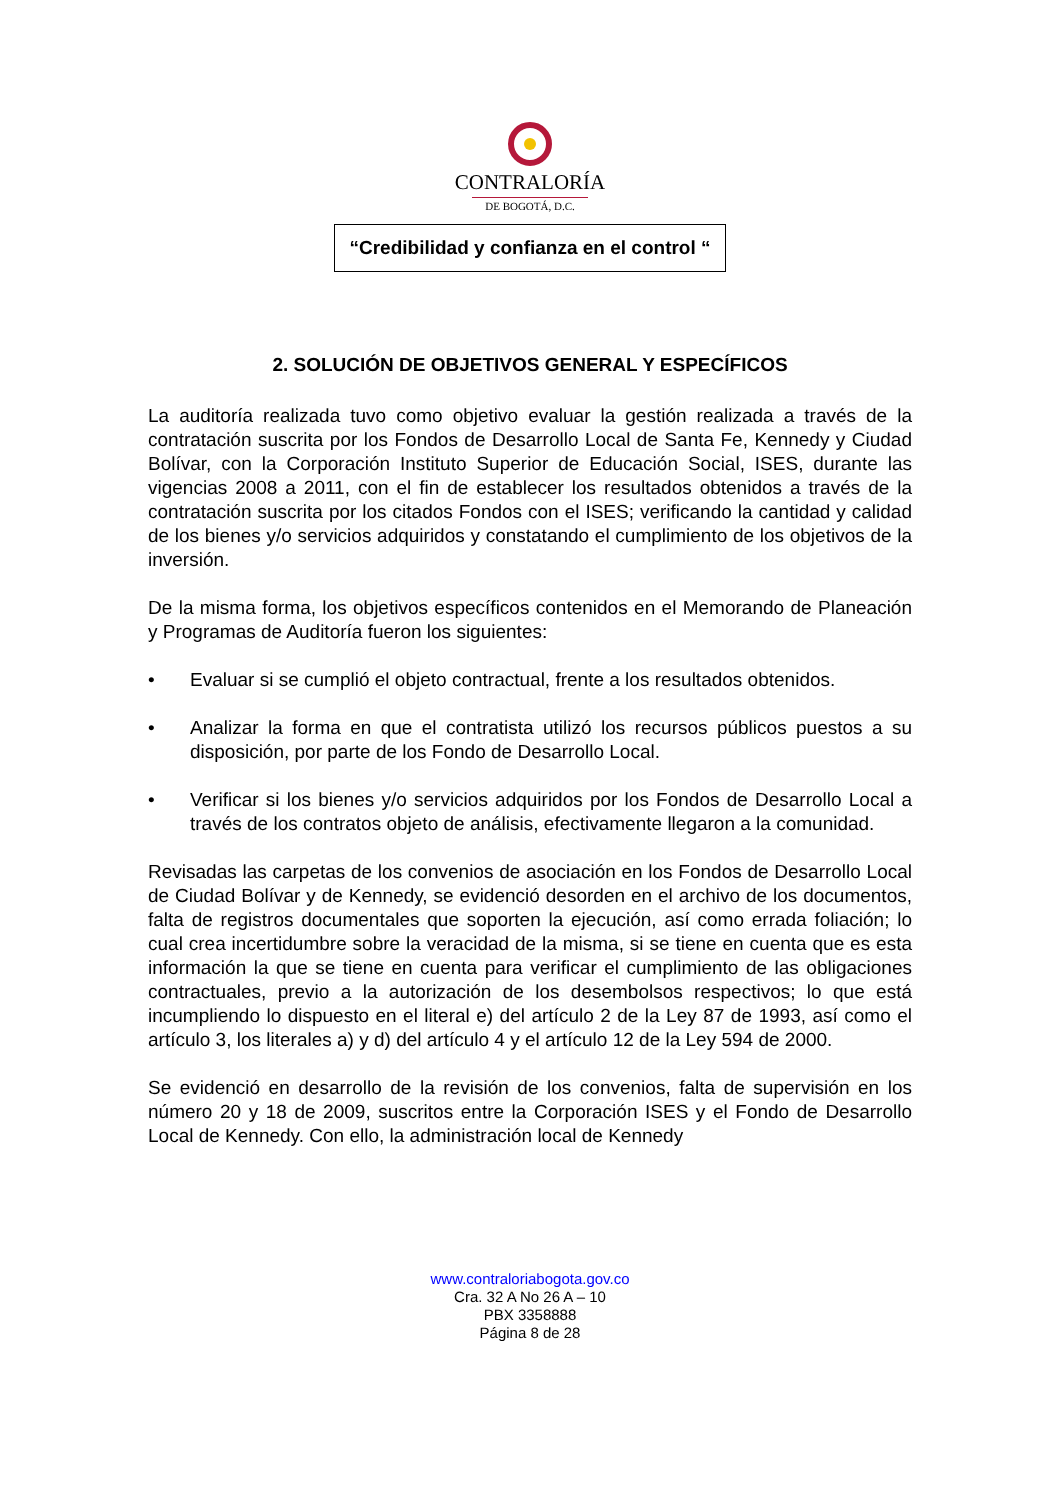CONTRALORÍA
DE BOGOTÁ, D.C.
“Credibilidad y confianza en el control “
2. SOLUCIÓN DE OBJETIVOS GENERAL Y ESPECÍFICOS
La auditoría realizada tuvo como objetivo evaluar la gestión realizada a través de la contratación suscrita por los Fondos de Desarrollo Local de Santa Fe, Kennedy y Ciudad Bolívar, con la Corporación Instituto Superior de Educación Social, ISES, durante las vigencias 2008 a 2011, con el fin de establecer los resultados obtenidos a través de la contratación suscrita por los citados Fondos con el ISES; verificando la cantidad y calidad de los bienes y/o servicios adquiridos y constatando el cumplimiento de los objetivos de la inversión.
De la misma forma, los objetivos específicos contenidos en el Memorando de Planeación y Programas de Auditoría fueron los siguientes:
• Evaluar si se cumplió el objeto contractual, frente a los resultados obtenidos.
• Analizar la forma en que el contratista utilizó los recursos públicos puestos a su disposición, por parte de los Fondo de Desarrollo Local.
• Verificar si los bienes y/o servicios adquiridos por los Fondos de Desarrollo Local a través de los contratos objeto de análisis, efectivamente llegaron a la comunidad.
Revisadas las carpetas de los convenios de asociación en los Fondos de Desarrollo Local de Ciudad Bolívar y de Kennedy, se evidenció desorden en el archivo de los documentos, falta de registros documentales que soporten la ejecución, así como errada foliación; lo cual crea incertidumbre sobre la veracidad de la misma, si se tiene en cuenta que es esta información la que se tiene en cuenta para verificar el cumplimiento de las obligaciones contractuales, previo a la autorización de los desembolsos respectivos; lo que está incumpliendo lo dispuesto en el literal e) del artículo 2 de la Ley 87 de 1993, así como el artículo 3, los literales a) y d) del artículo 4 y el artículo 12 de la Ley 594 de 2000.
Se evidenció en desarrollo de la revisión de los convenios, falta de supervisión en los número 20 y 18 de 2009, suscritos entre la Corporación ISES y el Fondo de Desarrollo Local de Kennedy. Con ello, la administración local de Kennedy
www.contraloriabogota.gov.co
Cra. 32 A No 26 A – 10
PBX 3358888
Página 8 de 28